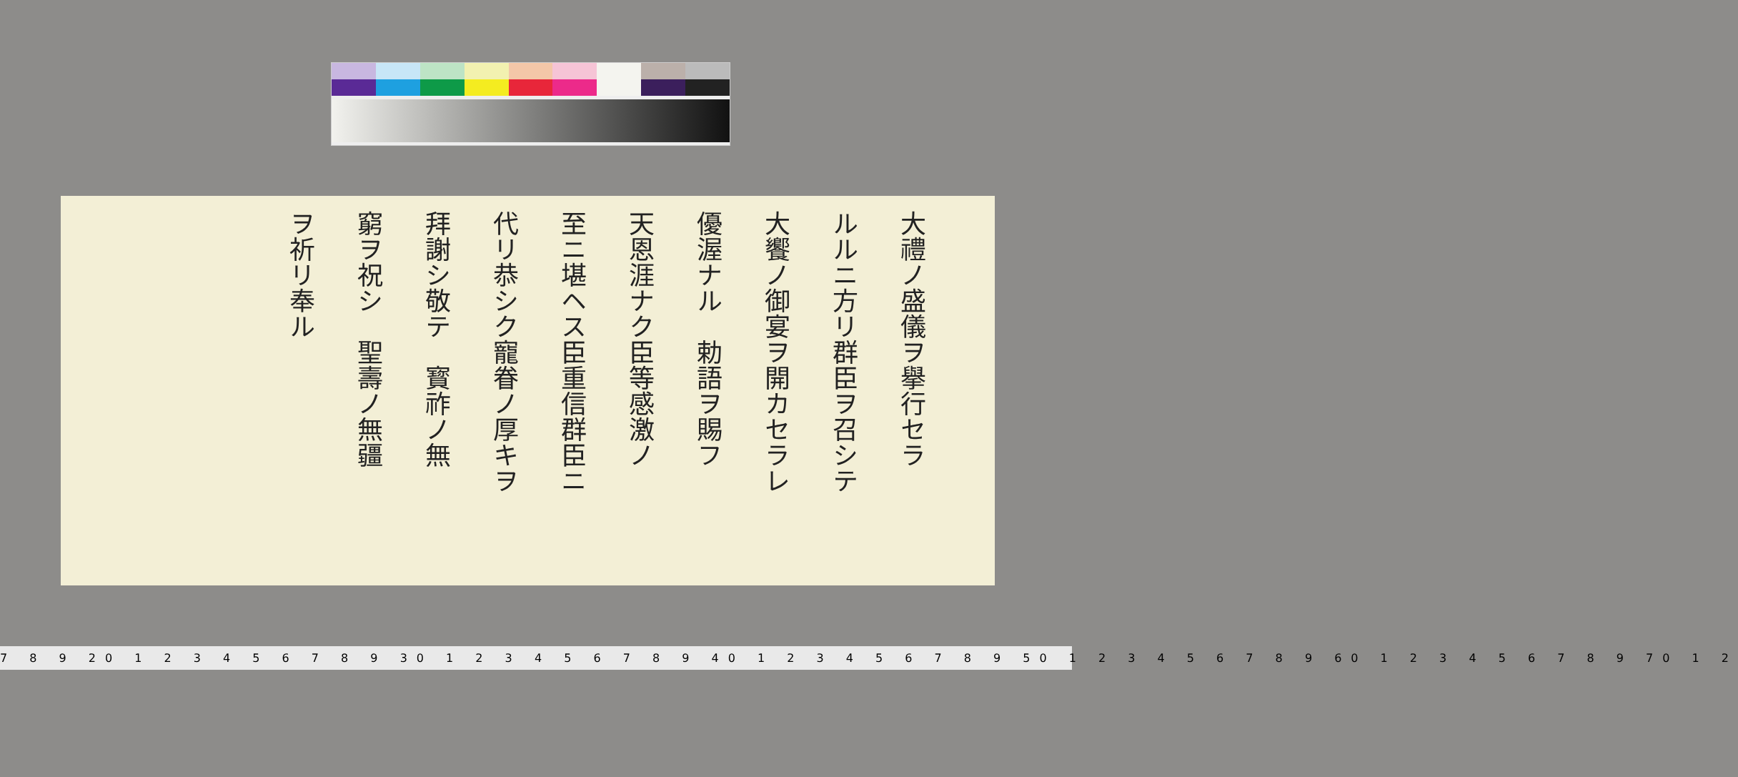大禮ノ盛儀ヲ擧行セラ
ルルニ方リ群臣ヲ召シテ
大饗ノ御宴ヲ開カセラレ
優渥ナル　勅語ヲ賜フ
天恩涯ナク臣等感激ノ
至ニ堪ヘス臣重信群臣ニ
代リ恭シク寵眷ノ厚キヲ
拜謝シ敬テ　寳祚ノ無
窮ヲ祝シ　聖壽ノ無疆
ヲ祈リ奉ル
7 8 9 20 1 2 3 4 5 6 7 8 9 30 1 2 3 4 5 6 7 8 9 40 1 2 3 4 5 6 7 8 9 50 1 2 3 4 5 6 7 8 9 60 1 2 3 4 5 6 7 8 9 70 1 2